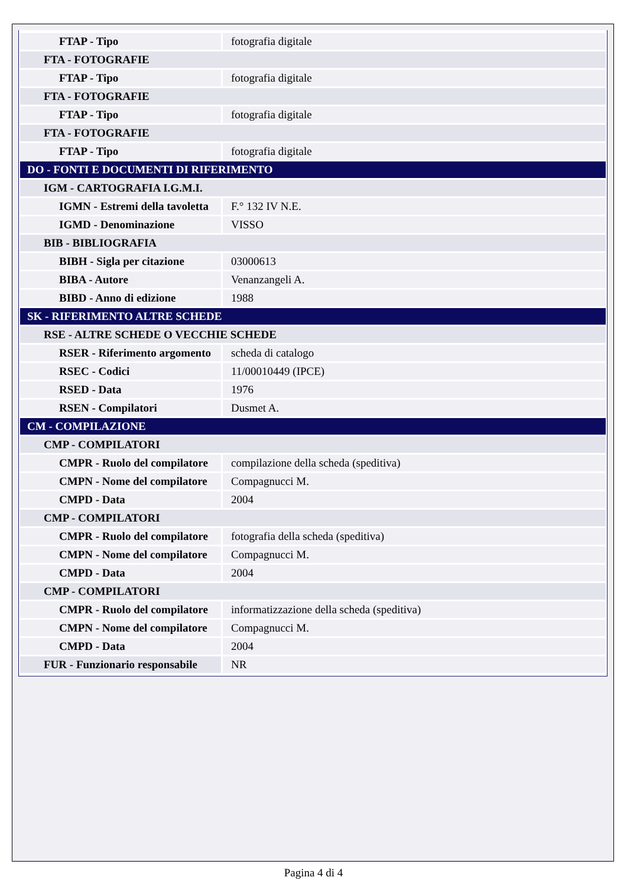| FTAP - Tipo | fotografia digitale |
| FTA - FOTOGRAFIE | |
| FTAP - Tipo | fotografia digitale |
| FTA - FOTOGRAFIE | |
| FTAP - Tipo | fotografia digitale |
| FTA - FOTOGRAFIE | |
| FTAP - Tipo | fotografia digitale |
| DO - FONTI E DOCUMENTI DI RIFERIMENTO | |
| IGM - CARTOGRAFIA I.G.M.I. | |
| IGMN - Estremi della tavoletta | F.° 132 IV N.E. |
| IGMD - Denominazione | VISSO |
| BIB - BIBLIOGRAFIA | |
| BIBH - Sigla per citazione | 03000613 |
| BIBA - Autore | Venanzangeli A. |
| BIBD - Anno di edizione | 1988 |
| SK - RIFERIMENTO ALTRE SCHEDE | |
| RSE - ALTRE SCHEDE O VECCHIE SCHEDE | |
| RSER - Riferimento argomento | scheda di catalogo |
| RSEC - Codici | 11/00010449 (IPCE) |
| RSED - Data | 1976 |
| RSEN - Compilatori | Dusmet A. |
| CM - COMPILAZIONE | |
| CMP - COMPILATORI | |
| CMPR - Ruolo del compilatore | compilazione della scheda (speditiva) |
| CMPN - Nome del compilatore | Compagnucci M. |
| CMPD - Data | 2004 |
| CMP - COMPILATORI | |
| CMPR - Ruolo del compilatore | fotografia della scheda (speditiva) |
| CMPN - Nome del compilatore | Compagnucci M. |
| CMPD - Data | 2004 |
| CMP - COMPILATORI | |
| CMPR - Ruolo del compilatore | informatizzazione della scheda (speditiva) |
| CMPN - Nome del compilatore | Compagnucci M. |
| CMPD - Data | 2004 |
| FUR - Funzionario responsabile | NR |
Pagina 4 di 4